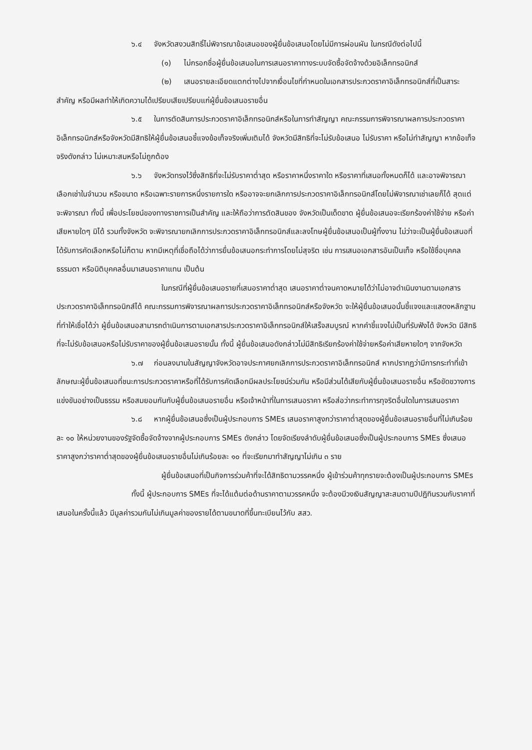๖.๔ จังหวัดสงวนสิทธิ์ไม่พิจารณาข้อเสนอของผู้ยื่นข้อเสนอโดยไม่มีการผ่อนผัน ในกรณีดังต่อไปนี้
(๑) ไม่กรอกชื่อผู้ยื่นข้อเสนอในการเสนอราคาทางระบบจัดซื้อจัดจ้างด้วยอิเล็กทรอนิกส์
(๒) เสนอรายละเอียดแตกต่างไปจากเงื่อนไขที่กำหนดในเอกสารประกวดราคาอิเล็กทรอนิกส์ที่เป็นสาระสำคัญ หรือมีผลทำให้เกิดความได้เปรียบเสียเปรียบแก่ผู้ยื่นข้อเสนอรายอื่น
๖.๕ ในการตัดสินการประกวดราคาอิเล็กทรอนิกส์หรือในการทำสัญญา คณะกรรมการพิจารณาผลการประกวดราคาอิเล็กทรอนิกส์หรือจังหวัดมีสิทธิให้ผู้ยื่นข้อเสนอชี้แจงข้อเท็จจริงเพิ่มเติมได้ จังหวัดมีสิทธิที่จะไม่รับข้อเสนอ ไม่รับราคา หรือไม่ทำสัญญา หากข้อเท็จจริงดังกล่าว ไม่เหมาะสมหรือไม่ถูกต้อง
๖.๖ จังหวัดทรงไว้ซึ่งสิทธิที่จะไม่รับราคาต่ำสุด หรือราคาหนึ่งราคาใด หรือราคาที่เสนอทั้งหมดก็ได้ และอาจพิจารณาเลือกเช่าในจำนวน หรือขนาด หรือเฉพาะรายการหนึ่งรายการใด หรืออาจจะยกเลิกการประกวดราคาอิเล็กทรอนิกส์โดยไม่พิจารณาเช่าเลยก็ได้ สุดแต่จะพิจารณา ทั้งนี้ เพื่อประโยชน์ของทางราชการเป็นสำคัญ และให้ถือว่าการตัดสินของ จังหวัดเป็นเด็ดขาด ผู้ยื่นข้อเสนอจะเรียกร้องค่าใช้จ่าย หรือค่าเสียหายใดๆ มิได้ รวมทั้งจังหวัด จะพิจารณายกเลิกการประกวดราคาอิเล็กทรอนิกส์และลงโทษผู้ยื่นข้อเสนอเป็นผู้ทิ้งงาน ไม่ว่าจะเป็นผู้ยื่นข้อเสนอที่ได้รับการคัดเลือกหรือไม่ก็ตาม หากมีเหตุที่เชื่อถือได้ว่าการยื่นข้อเสนอกระทำการโดยไม่สุจริต เช่น การเสนอเอกสารอันเป็นเท็จ หรือใช้ชื่อบุคคลธรรมดา หรือนิติบุคคลอื่นมาเสนอราคาแทน เป็นต้น
ในกรณีที่ผู้ยื่นข้อเสนอรายที่เสนอราคาต่ำสุด เสนอราคาต่ำจนคาดหมายได้ว่าไม่อาจดำเนินงานตามเอกสารประกวดราคาอิเล็กทรอนิกส์ได้ คณะกรรมการพิจารณาผลการประกวดราคาอิเล็กทรอนิกส์หรือจังหวัด จะให้ผู้ยื่นข้อเสนอนั้นชี้แจงและแสดงหลักฐานที่ทำให้เชื่อได้ว่า ผู้ยื่นข้อเสนอสามารถดำเนินการตามเอกสารประกวดราคาอิเล็กทรอนิกส์ให้เสร็จสมบูรณ์ หากคำชี้แจงไม่เป็นที่รับฟังได้ จังหวัด มีสิทธิที่จะไม่รับข้อเสนอหรือไม่รับราคาของผู้ยื่นข้อเสนอรายนั้น ทั้งนี้ ผู้ยื่นข้อเสนอดังกล่าวไม่มีสิทธิเรียกร้องค่าใช้จ่ายหรือค่าเสียหายใดๆ จากจังหวัด
๖.๗ ก่อนลงนามในสัญญาจังหวัดอาจประกาศยกเลิกการประกวดราคาอิเล็กทรอนิกส์ หากปรากฏว่ามีการกระทำที่เข้าลักษณะผู้ยื่นข้อเสนอที่ชนะการประกวดราคาหรือที่ได้รับการคัดเลือกมีผลประโยชน์ร่วมกัน หรือมีส่วนได้เสียกับผู้ยื่นข้อเสนอรายอื่น หรือขัดขวางการแข่งขันอย่างเป็นธรรม หรือสมยอมกันกับผู้ยื่นข้อเสนอรายอื่น หรือเจ้าหน้าที่ในการเสนอราคา หรือส่อว่ากระทำการทุจริตอื่นใดในการเสนอราคา
๖.๘ หากผู้ยื่นข้อเสนอซึ่งเป็นผู้ประกอบการ SMEs เสนอราคาสูงกว่าราคาต่ำสุดของผู้ยื่นข้อเสนอรายอื่นที่ไม่เกินร้อยละ ๑๐ ให้หน่วยงานของรัฐจัดซื้อจัดจ้างจากผู้ประกอบการ SMEs ดังกล่าว โดยจัดเรียงลำดับผู้ยื่นข้อเสนอซึ่งเป็นผู้ประกอบการ SMEs ซึ่งเสนอราคาสูงกว่าราคาต่ำสุดของผู้ยื่นข้อเสนอรายอื่นไม่เกินร้อยละ ๑๐ ที่จะเรียกมาทำสัญญาไม่เกิน ๓ ราย
ผู้ยื่นข้อเสนอที่เป็นกิจการร่วมค้าที่จะได้สิทธิตามวรรคหนึ่ง ผู้เข้าร่วมค้าทุกรายจะต้องเป็นผู้ประกอบการ SMEs
ทั้งนี้ ผู้ประกอบการ SMEs ที่จะได้แต้มต่อด้านราคาตามวรรคหนึ่ง จะต้องมีวงเงินสัญญาสะสมตามปีปฏิทินรวมกับราคาที่เสนอในครั้งนี้แล้ว มีมูลค่ารวมกันไม่เกินมูลค่าของรายได้ตามขนาดที่ขึ้นทะเบียนไว้กับ สสว.